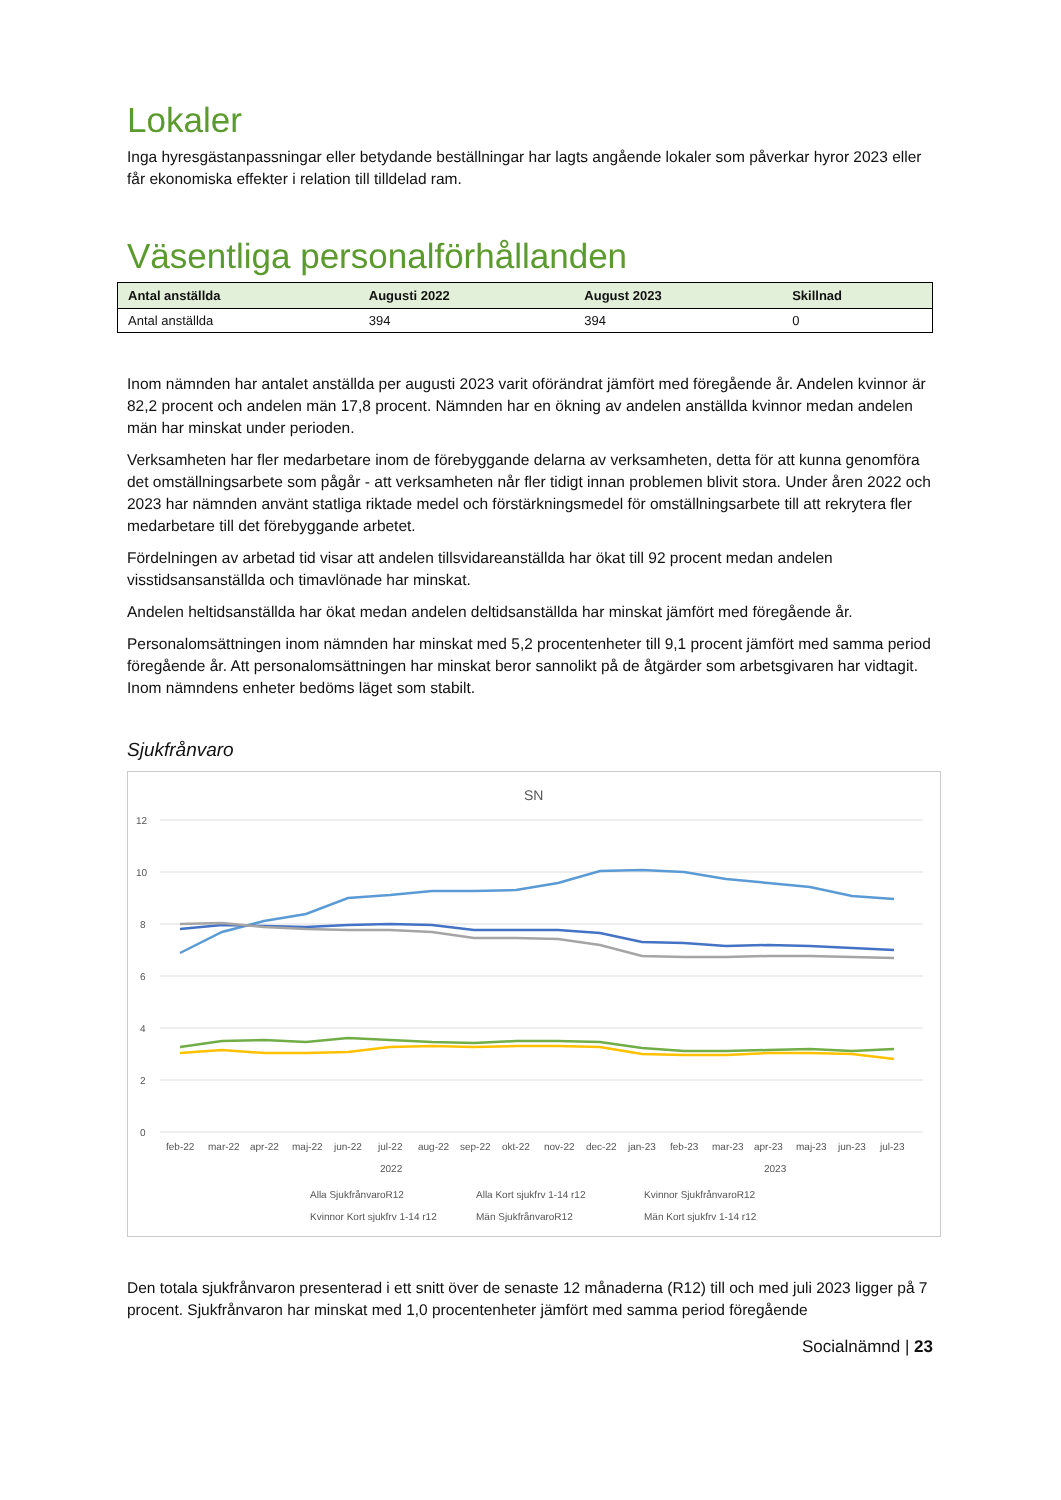Lokaler
Inga hyresgästanpassningar eller betydande beställningar har lagts angående lokaler som påverkar hyror 2023 eller får ekonomiska effekter i relation till tilldelad ram.
Väsentliga personalförhållanden
| Antal anställda | Augusti 2022 | August 2023 | Skillnad |
| --- | --- | --- | --- |
| Antal anställda | 394 | 394 | 0 |
Inom nämnden har antalet anställda per augusti 2023 varit oförändrat jämfört med föregående år. Andelen kvinnor är 82,2 procent och andelen män 17,8 procent. Nämnden har en ökning av andelen anställda kvinnor medan andelen män har minskat under perioden.
Verksamheten har fler medarbetare inom de förebyggande delarna av verksamheten, detta för att kunna genomföra det omställningsarbete som pågår - att verksamheten når fler tidigt innan problemen blivit stora. Under åren 2022 och 2023 har nämnden använt statliga riktade medel och förstärkningsmedel för omställningsarbete till att rekrytera fler medarbetare till det förebyggande arbetet.
Fördelningen av arbetad tid visar att andelen tillsvidareanställda har ökat till 92 procent medan andelen visstidsansanställda och timavlönade har minskat.
Andelen heltidsanställda har ökat medan andelen deltidsanställda har minskat jämfört med föregående år.
Personalomsättningen inom nämnden har minskat med 5,2 procentenheter till 9,1 procent jämfört med samma period föregående år. Att personalomsättningen har minskat beror sannolikt på de åtgärder som arbetsgivaren har vidtagit. Inom nämndens enheter bedöms läget som stabilt.
Sjukfrånvaro
SN
12
10
8
6
4
2
0
feb-22
mar-22
apr-22
maj-22
jun-22
jul-22
aug-22
sep-22
okt-22
nov-22
dec-22
jan-23
feb-23
mar-23
apr-23
maj-23
jun-23
jul-23
2022
2023
Alla SjukfrånvaroR12
Alla Kort sjukfrv 1-14 r12
Kvinnor SjukfrånvaroR12
Kvinnor Kort sjukfrv 1-14 r12
Män SjukfrånvaroR12
Män Kort sjukfrv 1-14 r12
Den totala sjukfrånvaron presenterad i ett snitt över de senaste 12 månaderna (R12) till och med juli 2023 ligger på 7 procent. Sjukfrånvaron har minskat med 1,0 procentenheter jämfört med samma period föregående
Socialnämnd | 23